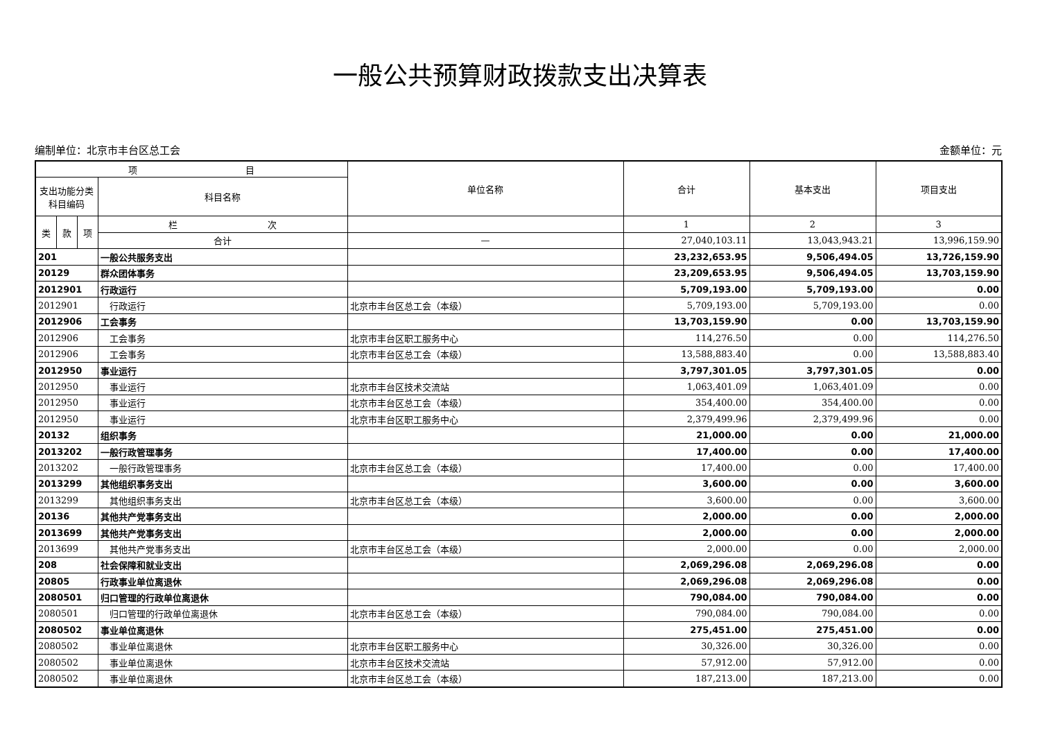一般公共预算财政拨款支出决算表
编制单位：北京市丰台区总工会 金额单位：元
| 项 目 | | | | 单位名称 | 合计 | 基本支出 | 项目支出 |
| --- | --- | --- | --- | --- | --- | --- | --- |
| 支出功能分类科目编码 | | | 科目名称 | | | | |
| 类 | 款 | 项 | 栏 次 | | 1 | 2 | 3 |
| | | | 合计 | — | 27,040,103.11 | 13,043,943.21 | 13,996,159.90 |
| 201 | | | 一般公共服务支出 | | 23,232,653.95 | 9,506,494.05 | 13,726,159.90 |
| 20129 | | | 群众团体事务 | | 23,209,653.95 | 9,506,494.05 | 13,703,159.90 |
| 2012901 | | | 行政运行 | | 5,709,193.00 | 5,709,193.00 | 0.00 |
| 2012901 | | | 行政运行 | 北京市丰台区总工会（本级） | 5,709,193.00 | 5,709,193.00 | 0.00 |
| 2012906 | | | 工会事务 | | 13,703,159.90 | 0.00 | 13,703,159.90 |
| 2012906 | | | 工会事务 | 北京市丰台区职工服务中心 | 114,276.50 | 0.00 | 114,276.50 |
| 2012906 | | | 工会事务 | 北京市丰台区总工会（本级） | 13,588,883.40 | 0.00 | 13,588,883.40 |
| 2012950 | | | 事业运行 | | 3,797,301.05 | 3,797,301.05 | 0.00 |
| 2012950 | | | 事业运行 | 北京市丰台区技术交流站 | 1,063,401.09 | 1,063,401.09 | 0.00 |
| 2012950 | | | 事业运行 | 北京市丰台区总工会（本级） | 354,400.00 | 354,400.00 | 0.00 |
| 2012950 | | | 事业运行 | 北京市丰台区职工服务中心 | 2,379,499.96 | 2,379,499.96 | 0.00 |
| 20132 | | | 组织事务 | | 21,000.00 | 0.00 | 21,000.00 |
| 2013202 | | | 一般行政管理事务 | | 17,400.00 | 0.00 | 17,400.00 |
| 2013202 | | | 一般行政管理事务 | 北京市丰台区总工会（本级） | 17,400.00 | 0.00 | 17,400.00 |
| 2013299 | | | 其他组织事务支出 | | 3,600.00 | 0.00 | 3,600.00 |
| 2013299 | | | 其他组织事务支出 | 北京市丰台区总工会（本级） | 3,600.00 | 0.00 | 3,600.00 |
| 20136 | | | 其他共产党事务支出 | | 2,000.00 | 0.00 | 2,000.00 |
| 2013699 | | | 其他共产党事务支出 | | 2,000.00 | 0.00 | 2,000.00 |
| 2013699 | | | 其他共产党事务支出 | 北京市丰台区总工会（本级） | 2,000.00 | 0.00 | 2,000.00 |
| 208 | | | 社会保障和就业支出 | | 2,069,296.08 | 2,069,296.08 | 0.00 |
| 20805 | | | 行政事业单位离退休 | | 2,069,296.08 | 2,069,296.08 | 0.00 |
| 2080501 | | | 归口管理的行政单位离退休 | | 790,084.00 | 790,084.00 | 0.00 |
| 2080501 | | | 归口管理的行政单位离退休 | 北京市丰台区总工会（本级） | 790,084.00 | 790,084.00 | 0.00 |
| 2080502 | | | 事业单位离退休 | | 275,451.00 | 275,451.00 | 0.00 |
| 2080502 | | | 事业单位离退休 | 北京市丰台区职工服务中心 | 30,326.00 | 30,326.00 | 0.00 |
| 2080502 | | | 事业单位离退休 | 北京市丰台区技术交流站 | 57,912.00 | 57,912.00 | 0.00 |
| 2080502 | | | 事业单位离退休 | 北京市丰台区总工会（本级） | 187,213.00 | 187,213.00 | 0.00 |